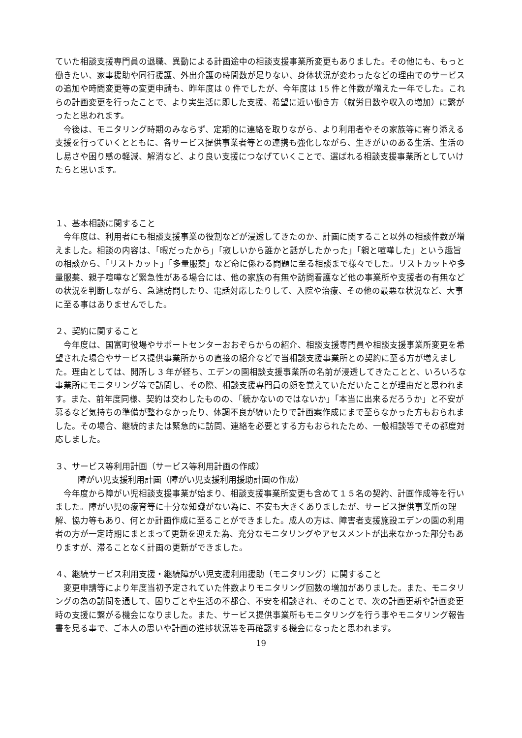ていた相談支援専門員の退職、異動による計画途中の相談支援事業所変更もありました。その他にも、もっと働きたい、家事援助や同行援護、外出介護の時間数が足りない、身体状況が変わったなどの理由でのサービスの追加や時間変更等の変更申請も、昨年度は 0 件でしたが、今年度は 15 件と件数が増えた一年でした。これらの計画変更を行ったことで、より実生活に即した支援、希望に近い働き方（就労日数や収入の増加）に繋がったと思われます。
今後は、モニタリング時期のみならず、定期的に連絡を取りながら、より利用者やその家族等に寄り添える支援を行っていくとともに、各サービス提供事業者等との連携も強化しながら、生きがいのある生活、生活のし易さや困り感の軽減、解消など、より良い支援につなげていくことで、選ばれる相談支援事業所としていけたらと思います。
１、基本相談に関すること
今年度は、利用者にも相談支援事業の役割などが浸透してきたのか、計画に関すること以外の相談件数が増えました。相談の内容は、「暇だったから」「寂しいから誰かと話がしたかった」「親と喧嘩した」という趣旨の相談から、「リストカット」「多量服薬」など命に係わる問題に至る相談まで様々でした。リストカットや多量服薬、親子喧嘩など緊急性がある場合には、他の家族の有無や訪問看護など他の事業所や支援者の有無などの状況を判断しながら、急遽訪問したり、電話対応したりして、入院や治療、その他の最悪な状況など、大事に至る事はありませんでした。
２、契約に関すること
今年度は、国富町役場やサポートセンターおおぞらからの紹介、相談支援専門員や相談支援事業所変更を希望された場合やサービス提供事業所からの直接の紹介などで当相談支援事業所との契約に至る方が増えました。理由としては、開所し 3 年が経ち、エデンの園相談支援事業所の名前が浸透してきたことと、いろいろな事業所にモニタリング等で訪問し、その際、相談支援専門員の顔を覚えていただいたことが理由だと思われます。また、前年度同様、契約は交わしたものの、「続かないのではないか」「本当に出来るだろうか」と不安が募るなど気持ちの準備が整わなかったり、体調不良が続いたりで計画案作成にまで至らなかった方もおられました。その場合、継続的または緊急的に訪問、連絡を必要とする方もおられたため、一般相談等でその都度対応しました。
３、サービス等利用計画（サービス等利用計画の作成）
障がい児支援利用計画（障がい児支援利用援助計画の作成）
今年度から障がい児相談支援事業が始まり、相談支援事業所変更も含めて１５名の契約、計画作成等を行いました。障がい児の療育等に十分な知識がない為に、不安も大きくありましたが、サービス提供事業所の理解、協力等もあり、何とか計画作成に至ることができました。成人の方は、障害者支援施設エデンの園の利用者の方が一定時期にまとまって更新を迎えた為、充分なモニタリングやアセスメントが出来なかった部分もありますが、滞ることなく計画の更新ができました。
４、継続サービス利用支援・継続障がい児支援利用援助（モニタリング）に関すること
変更申請等により年度当初予定されていた件数よりモニタリング回数の増加がありました。また、モニタリングの為の訪問を通して、困りごとや生活の不都合、不安を相談され、そのことで、次の計画更新や計画変更時の支援に繋がる機会になりました。また、サービス提供事業所もモニタリングを行う事やモニタリング報告書を見る事で、ご本人の思いや計画の進捗状況等を再確認する機会になったと思われます。
19